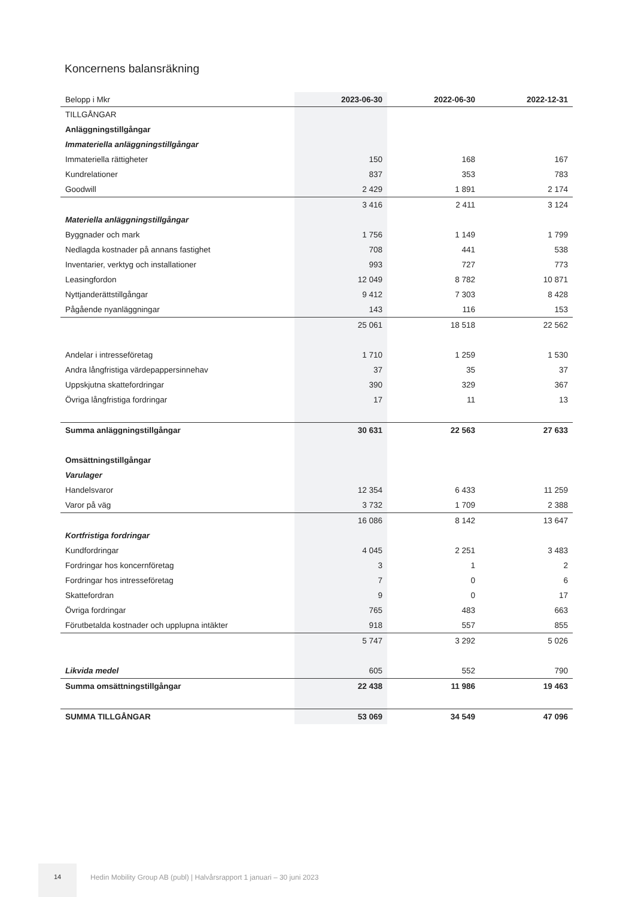Koncernens balansräkning
| Belopp i Mkr | 2023-06-30 | 2022-06-30 | 2022-12-31 |
| --- | --- | --- | --- |
| TILLGÅNGAR | | | |
| Anläggningstillgångar | | | |
| Immateriella anläggningstillgångar | | | |
| Immateriella rättigheter | 150 | 168 | 167 |
| Kundrelationer | 837 | 353 | 783 |
| Goodwill | 2 429 | 1 891 | 2 174 |
| | 3 416 | 2 411 | 3 124 |
| Materiella anläggningstillgångar | | | |
| Byggnader och mark | 1 756 | 1 149 | 1 799 |
| Nedlagda kostnader på annans fastighet | 708 | 441 | 538 |
| Inventarier, verktyg och installationer | 993 | 727 | 773 |
| Leasingfordon | 12 049 | 8 782 | 10 871 |
| Nyttjanderättstillgångar | 9 412 | 7 303 | 8 428 |
| Pågående nyanläggningar | 143 | 116 | 153 |
| | 25 061 | 18 518 | 22 562 |
| Andelar i intresseföretag | 1 710 | 1 259 | 1 530 |
| Andra långfristiga värdepappersinnehav | 37 | 35 | 37 |
| Uppskjutna skattefordringar | 390 | 329 | 367 |
| Övriga långfristiga fordringar | 17 | 11 | 13 |
| Summa anläggningstillgångar | 30 631 | 22 563 | 27 633 |
| Omsättningstillgångar | | | |
| Varulager | | | |
| Handelsvaror | 12 354 | 6 433 | 11 259 |
| Varor på väg | 3 732 | 1 709 | 2 388 |
| | 16 086 | 8 142 | 13 647 |
| Kortfristiga fordringar | | | |
| Kundfordringar | 4 045 | 2 251 | 3 483 |
| Fordringar hos koncernföretag | 3 | 1 | 2 |
| Fordringar hos intresseföretag | 7 | 0 | 6 |
| Skattefordran | 9 | 0 | 17 |
| Övriga fordringar | 765 | 483 | 663 |
| Förutbetalda kostnader och upplupna intäkter | 918 | 557 | 855 |
| | 5 747 | 3 292 | 5 026 |
| Likvida medel | 605 | 552 | 790 |
| Summa omsättningstillgångar | 22 438 | 11 986 | 19 463 |
| SUMMA TILLGÅNGAR | 53 069 | 34 549 | 47 096 |
14
Hedin Mobility Group AB (publ) | Halvårsrapport 1 januari – 30 juni 2023